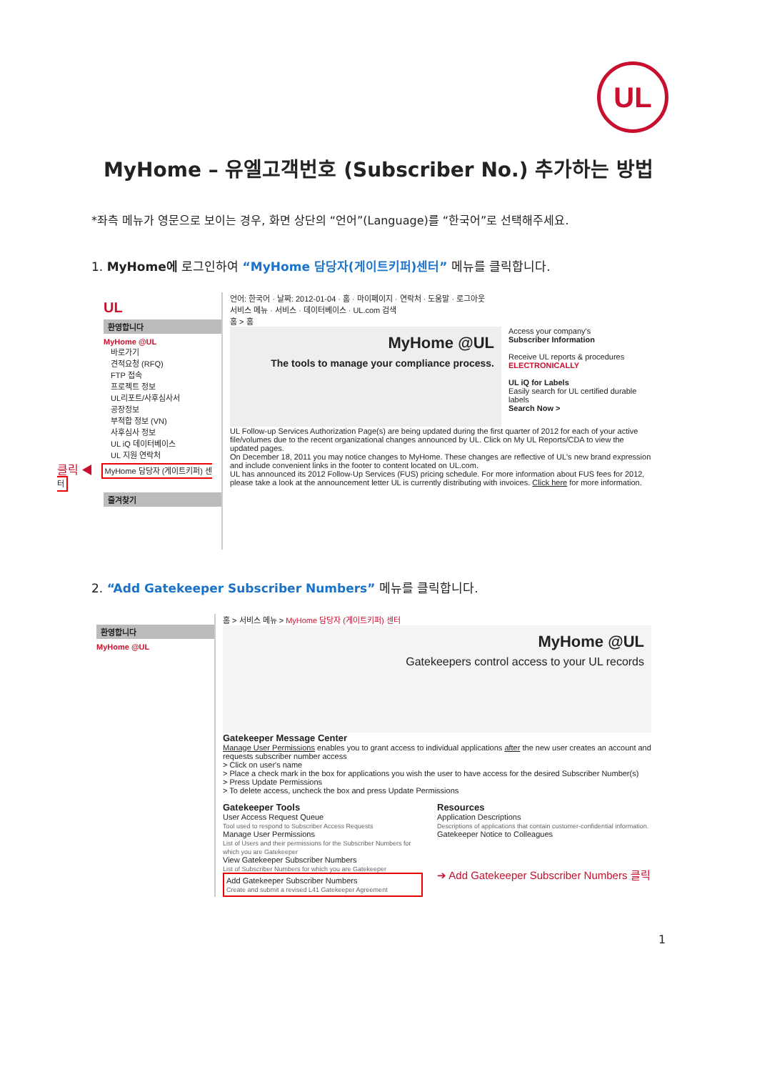UL
MyHome – 유엘고객번호 (Subscriber No.) 추가하는 방법
*좌측 메뉴가 영문으로 보이는 경우, 화면 상단의 “언어”(Language)를 “한국어”로 선택해주세요.
1. MyHome에 로그인하여 “MyHome 담당자(게이트키퍼)센터” 메뉴를 클릭합니다.
UL
환영합니다
MyHome @UL
바로가기
견적요청 (RFQ)
FTP 접속
프로젝트 정보
UL리포트/사후심사서
공장정보
부적합 정보 (VN)
사후심사 정보
UL iQ 데이터베이스
UL 지원 연락처
클릭 ◀ MyHome 담당자 (게이트키퍼) 센터
즐겨찾기
언어: 한국어 · 날짜: 2012-01-04 · 홈 · 마이페이지 · 연락처 · 도움말 · 로그아웃
서비스 메뉴 · 서비스 · 데이터베이스 · UL.com 검색
홈 > 홈
MyHome @UL
The tools to manage your compliance process.
Access your company's
Subscriber Information
Receive UL reports & procedures ELECTRONICALLY
UL iQ for Labels
Easily search for UL certified durable labels
Search Now >
UL Follow-up Services Authorization Page(s) are being updated during the first quarter of 2012 for each of your active file/volumes due to the recent organizational changes announced by UL. Click on My UL Reports/CDA to view the updated pages.
On December 18, 2011 you may notice changes to MyHome. These changes are reflective of UL's new brand expression and include convenient links in the footer to content located on UL.com.
UL has announced its 2012 Follow-Up Services (FUS) pricing schedule. For more information about FUS fees for 2012, please take a look at the announcement letter UL is currently distributing with invoices. Click here for more information.
2. “Add Gatekeeper Subscriber Numbers” 메뉴를 클릭합니다.
환영합니다
MyHome @UL
홈 > 서비스 메뉴 > MyHome 담당자 (게이트키퍼) 센터
MyHome @UL
Gatekeepers control access to your UL records
Gatekeeper Message Center
Manage User Permissions enables you to grant access to individual applications after the new user creates an account and requests subscriber number access
> Click on user's name
> Place a check mark in the box for applications you wish the user to have access for the desired Subscriber Number(s)
> Press Update Permissions
> To delete access, uncheck the box and press Update Permissions
Gatekeeper Tools
User Access Request Queue
Tool used to respond to Subscriber Access Requests
Manage User Permissions
List of Users and their permissions for the Subscriber Numbers for which you are Gatekeeper
View Gatekeeper Subscriber Numbers
List of Subscriber Numbers for which you are Gatekeeper
Add Gatekeeper Subscriber Numbers
Create and submit a revised L41 Gatekeeper Agreement
Resources
Application Descriptions
Descriptions of applications that contain customer-confidential information.
Gatekeeper Notice to Colleagues
➔ Add Gatekeeper Subscriber Numbers 클릭
1